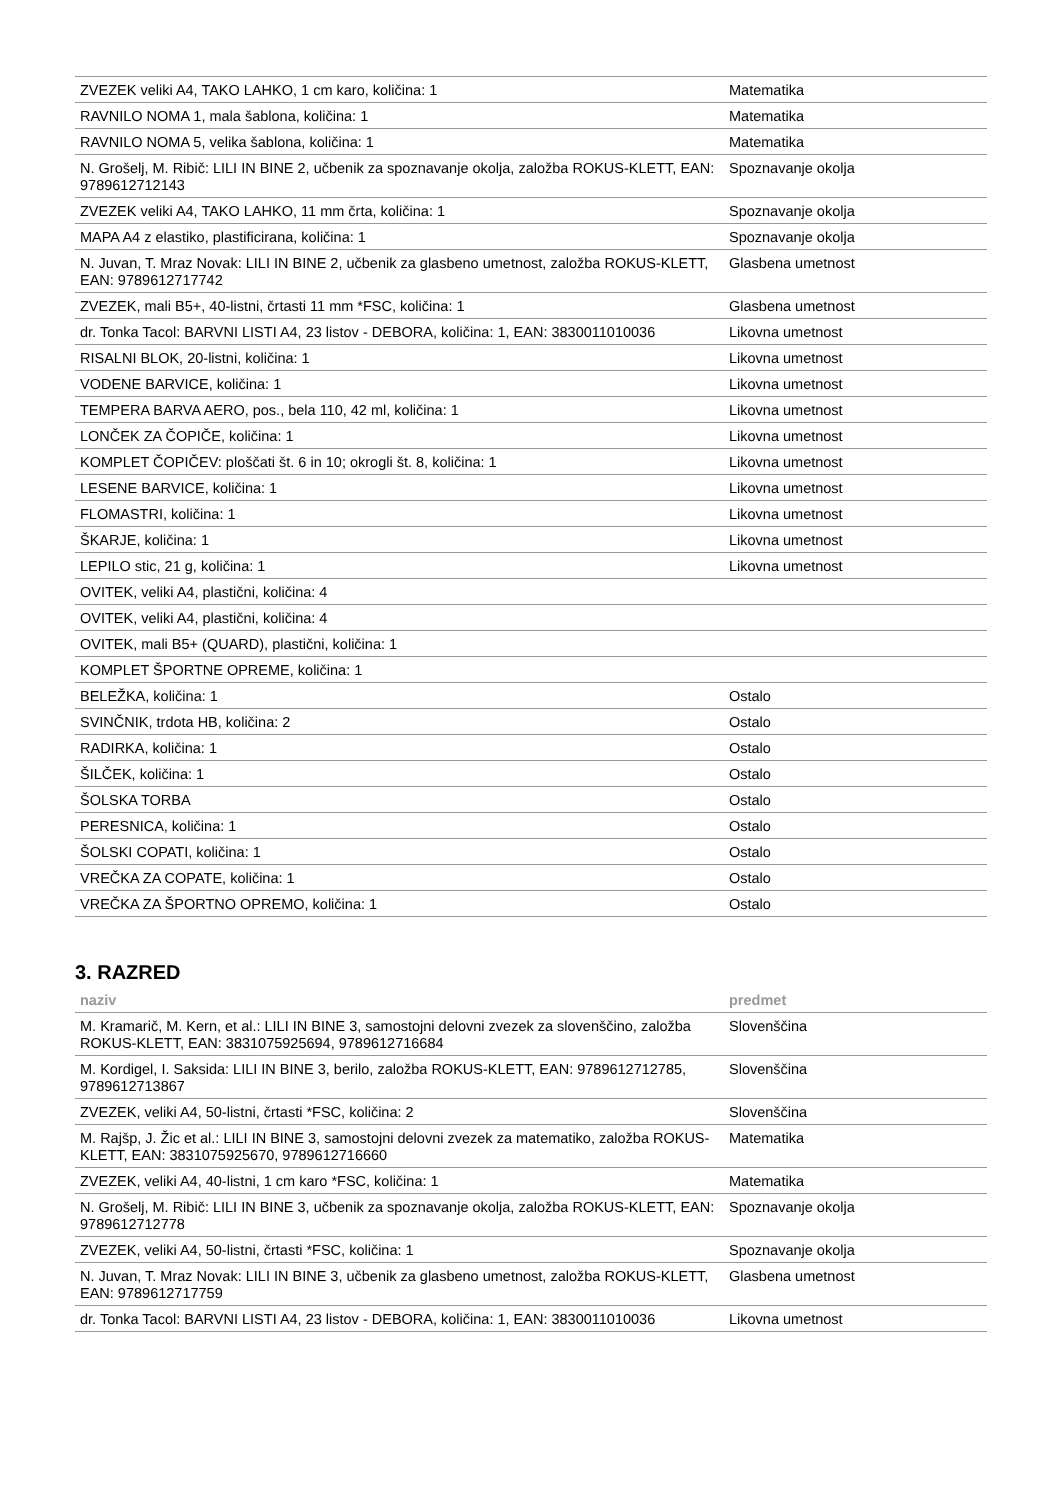| ZVEZEK veliki A4, TAKO LAHKO, 1 cm karo, količina: 1 | Matematika |
| RAVNILO NOMA 1, mala šablona, količina: 1 | Matematika |
| RAVNILO NOMA 5, velika šablona, količina: 1 | Matematika |
| N. Grošelj, M. Ribič: LILI IN BINE 2, učbenik za spoznavanje okolja, založba ROKUS-KLETT, EAN: 9789612712143 | Spoznavanje okolja |
| ZVEZEK veliki A4, TAKO LAHKO, 11 mm črta, količina: 1 | Spoznavanje okolja |
| MAPA A4 z elastiko, plastificirana, količina: 1 | Spoznavanje okolja |
| N. Juvan, T. Mraz Novak: LILI IN BINE 2, učbenik za glasbeno umetnost, založba ROKUS-KLETT, EAN: 9789612717742 | Glasbena umetnost |
| ZVEZEK, mali B5+, 40-listni, črtasti 11 mm *FSC, količina: 1 | Glasbena umetnost |
| dr. Tonka Tacol: BARVNI LISTI A4, 23 listov - DEBORA, količina: 1, EAN: 3830011010036 | Likovna umetnost |
| RISALNI BLOK, 20-listni, količina: 1 | Likovna umetnost |
| VODENE BARVICE, količina: 1 | Likovna umetnost |
| TEMPERA BARVA AERO, pos., bela 110, 42 ml, količina: 1 | Likovna umetnost |
| LONČEK ZA ČOPIČE, količina: 1 | Likovna umetnost |
| KOMPLET ČOPIČEV: ploščati št. 6 in 10; okrogli št. 8, količina: 1 | Likovna umetnost |
| LESENE BARVICE, količina: 1 | Likovna umetnost |
| FLOMASTRI, količina: 1 | Likovna umetnost |
| ŠKARJE, količina: 1 | Likovna umetnost |
| LEPILO stic, 21 g, količina: 1 | Likovna umetnost |
| OVITEK, veliki A4, plastični, količina: 4 | |
| OVITEK, veliki A4, plastični, količina: 4 | |
| OVITEK, mali B5+ (QUARD), plastični, količina: 1 | |
| KOMPLET ŠPORTNE OPREME, količina: 1 | |
| BELEŽKA, količina: 1 | Ostalo |
| SVINČNIK, trdota HB, količina: 2 | Ostalo |
| RADIRKA, količina: 1 | Ostalo |
| ŠILČEK, količina: 1 | Ostalo |
| ŠOLSKA TORBA | Ostalo |
| PERESNICA, količina: 1 | Ostalo |
| ŠOLSKI COPATI, količina: 1 | Ostalo |
| VREČKA ZA COPATE, količina: 1 | Ostalo |
| VREČKA ZA ŠPORTNO OPREMO, količina: 1 | Ostalo |
3. RAZRED
| naziv | predmet |
| --- | --- |
| M. Kramarič, M. Kern, et al.: LILI IN BINE 3, samostojni delovni zvezek za slovenščino, založba ROKUS-KLETT, EAN: 3831075925694, 9789612716684 | Slovenščina |
| M. Kordigel, I. Saksida: LILI IN BINE 3, berilo, založba ROKUS-KLETT, EAN: 9789612712785, 9789612713867 | Slovenščina |
| ZVEZEK, veliki A4, 50-listni, črtasti *FSC, količina: 2 | Slovenščina |
| M. Rajšp, J. Žic et al.: LILI IN BINE 3, samostojni delovni zvezek za matematiko, založba ROKUS-KLETT, EAN: 3831075925670, 9789612716660 | Matematika |
| ZVEZEK, veliki A4, 40-listni, 1 cm karo *FSC, količina: 1 | Matematika |
| N. Grošelj, M. Ribič: LILI IN BINE 3, učbenik za spoznavanje okolja, založba ROKUS-KLETT, EAN: 9789612712778 | Spoznavanje okolja |
| ZVEZEK, veliki A4, 50-listni, črtasti *FSC, količina: 1 | Spoznavanje okolja |
| N. Juvan, T. Mraz Novak: LILI IN BINE 3, učbenik za glasbeno umetnost, založba ROKUS-KLETT, EAN: 9789612717759 | Glasbena umetnost |
| dr. Tonka Tacol: BARVNI LISTI A4, 23 listov - DEBORA, količina: 1, EAN: 3830011010036 | Likovna umetnost |